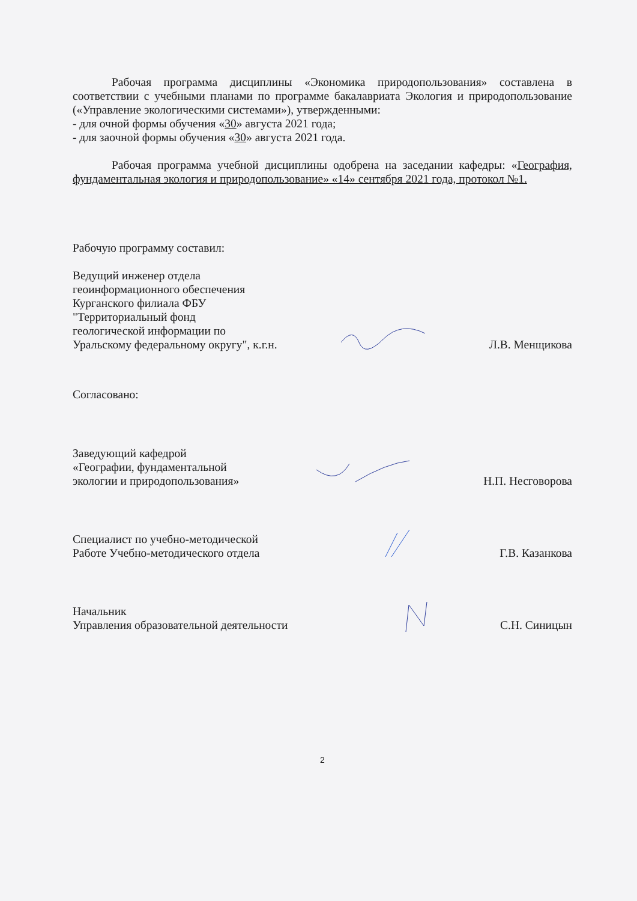Рабочая программа дисциплины «Экономика природопользования» составлена в соответствии с учебными планами по программе бакалавриата Экология и природопользование («Управление экологическими системами»), утвержденными:
- для очной формы обучения «30» августа 2021 года;
- для заочной формы обучения «30» августа 2021 года.
Рабочая программа учебной дисциплины одобрена на заседании кафедры: «География, фундаментальная экология и природопользование» «14» сентября 2021 года, протокол №1.
Рабочую программу составил:
Ведущий инженер отдела
геоинформационного обеспечения
Курганского филиала ФБУ
"Территориальный фонд
геологической информации по
Уральскому федеральному округу", к.г.н.
Л.В. Менщикова
Согласовано:
Заведующий кафедрой
«Географии, фундаментальной
экологии и природопользования»
Н.П. Несговорова
Специалист по учебно-методической
Работе Учебно-методического отдела
Г.В. Казанкова
Начальник
Управления образовательной деятельности
С.Н. Синицын
2